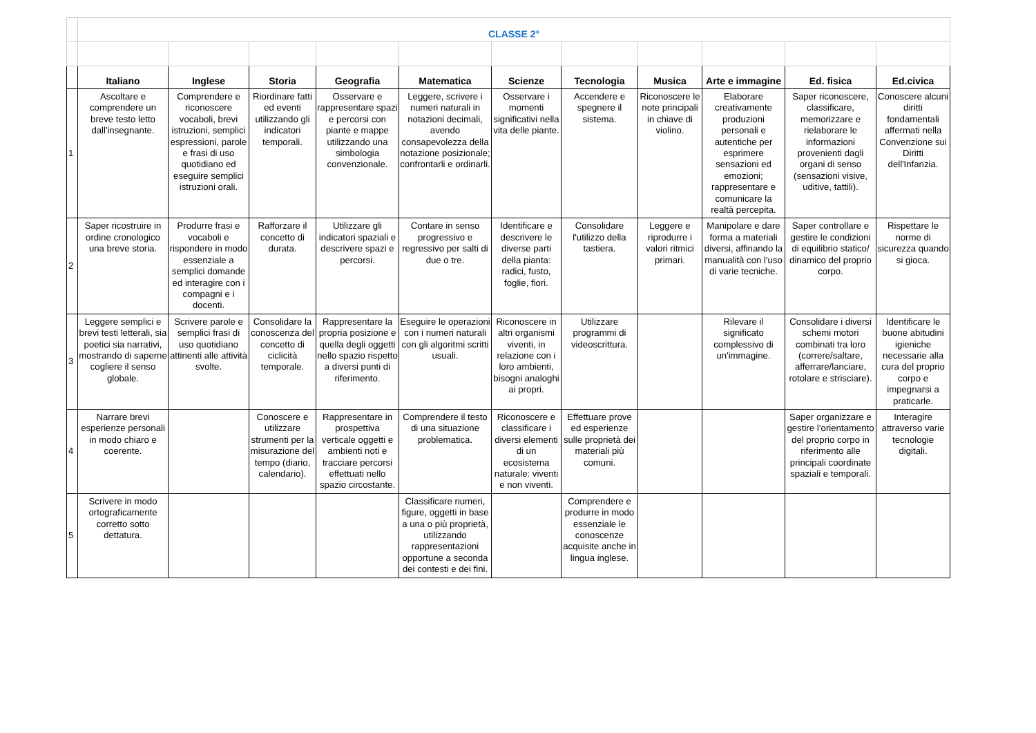| | CLASSE 2° | | | | | | | | | | |
| | Italiano | Inglese | Storia | Geografia | Matematica | Scienze | Tecnologia | Musica | Arte e immagine | Ed. fisica | Ed.civica |
| 1 | Ascoltare e comprendere un breve testo letto dall'insegnante. | Comprendere e riconoscere vocaboli, brevi istruzioni, semplici espressioni, parole e frasi di uso quotidiano ed eseguire semplici istruzioni orali. | Riordinare fatti ed eventi utilizzando gli indicatori temporali. | Osservare e rappresentare spazi e percorsi con piante e mappe utilizzando una simbologia convenzionale. | Leggere, scrivere i numeri naturali in notazioni decimali, avendo consapevolezza della notazione posizionale; confrontarli e ordinarli. | Osservare i momenti significativi nella vita delle piante. | Accendere e spegnere il sistema. | Riconoscere le note principali in chiave di violino. | Elaborare creativamente produzioni personali e autentiche per esprimere sensazioni ed emozioni; rappresentare e comunicare la realtà percepita. | Saper riconoscere, classificare, memorizzare e rielaborare le informazioni provenienti dagli organi di senso (sensazioni visive, uditive, tattili). | Conoscere alcuni diritti fondamentali affermati nella Convenzione sui Diritti dell'Infanzia. |
| 2 | Saper ricostruire in ordine cronologico una breve storia. | Produrre frasi e vocaboli e rispondere in modo essenziale a semplici domande ed interagire con i compagni e i docenti. | Rafforzare il concetto di durata. | Utilizzare gli indicatori spaziali e descrivere spazi e percorsi. | Contare in senso progressivo e regressivo per salti di due o tre. | Identificare e descrivere le diverse parti della pianta: radici, fusto, foglie, fiori. | Consolidare l'utilizzo della tastiera. | Leggere e riprodurre i valori ritmici primari. | Manipolare e dare forma a materiali diversi, affinando la manualità con l'uso di varie tecniche. | Saper controllare e gestire le condizioni di equilibrio statico/ dinamico del proprio corpo. | Rispettare le norme di sicurezza quando si gioca. |
| 3 | Leggere semplici e brevi testi letterali, sia poetici sia narrativi, mostrando di saperne cogliere il senso globale. | Scrivere parole e semplici frasi di uso quotidiano attinenti alle attività svolte. | Consolidare la conoscenza del concetto di ciclicità temporale. | Rappresentare la propria posizione e quella degli oggetti nello spazio rispetto a diversi punti di riferimento. | Eseguire le operazioni con i numeri naturali con gli algoritmi scritti usuali. | Riconoscere in altri organismi viventi, in relazione con i loro ambienti, bisogni analoghi ai propri. | Utilizzare programmi di videoscrittura. | | Rilevare il significato complessivo di un'immagine. | Consolidare i diversi schemi motori combinati tra loro (correre/saltare, afferrare/lanciare, rotolare e strisciare). | Identificare le buone abitudini igieniche necessarie alla cura del proprio corpo e impegnarsi a praticarle. |
| 4 | Narrare brevi esperienze personali in modo chiaro e coerente. | | Conoscere e utilizzare strumenti per la misurazione del tempo (diario, calendario). | Rappresentare in prospettiva verticale oggetti e ambienti noti e tracciare percorsi effettuati nello spazio circostante. | Comprendere il testo di una situazione problematica. | Riconoscere e classificare i diversi elementi di un ecosistema naturale: viventi e non viventi. | Effettuare prove ed esperienze sulle proprietà dei materiali più comuni. | | | Saper organizzare e gestire l’orientamento del proprio corpo in riferimento alle principali coordinate spaziali e temporali. | Interagire attraverso varie tecnologie digitali. |
| 5 | Scrivere in modo ortograficamente corretto sotto dettatura. | | | | Classificare numeri, figure, oggetti in base a una o più proprietà, utilizzando rappresentazioni opportune a seconda dei contesti e dei fini. | | Comprendere e produrre in modo essenziale le conoscenze acquisite anche in lingua inglese. | | | | |